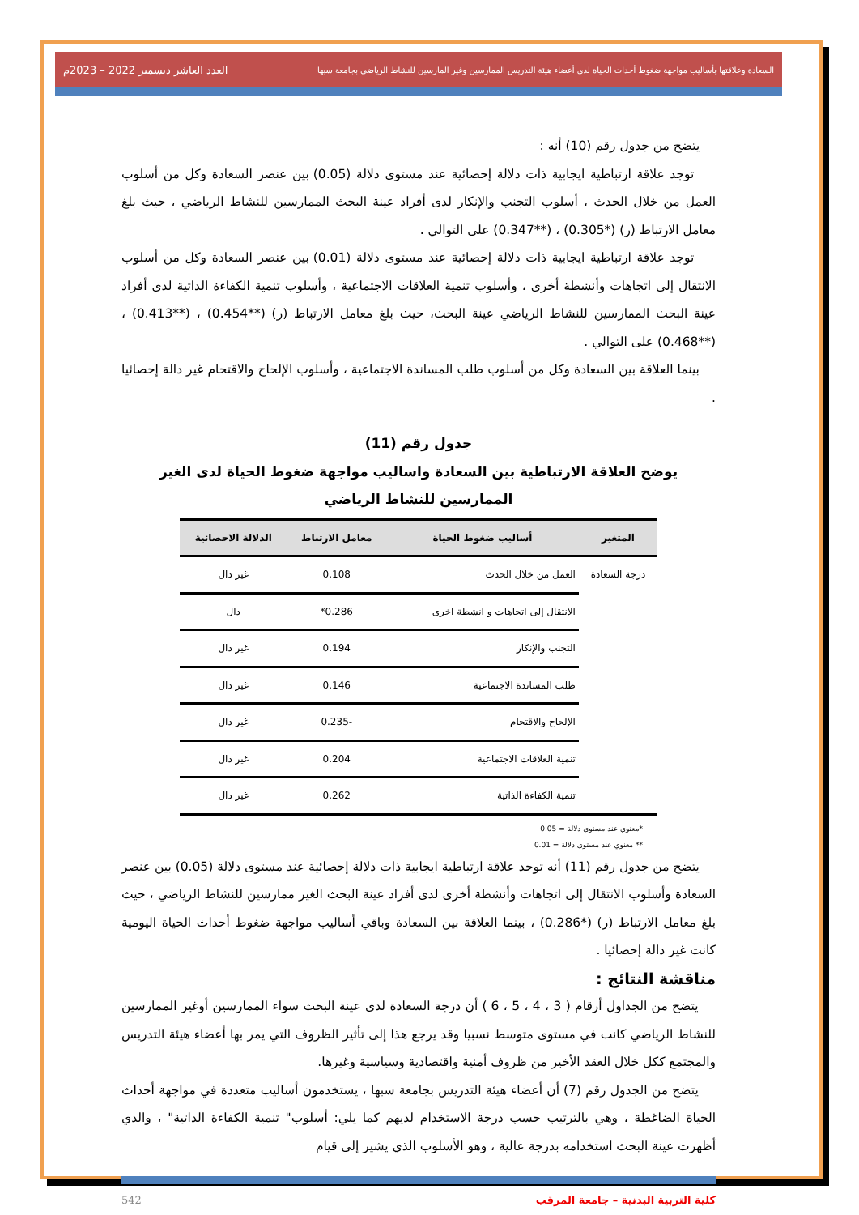السعادة وعلاقتها بأساليب مواجهة ضغوط أحداث الحياة لدى أعضاء هيئة التدريس الممارسين وغير المارسين للنشاط الرياضي بجامعة سبها العدد العاشر ديسمبر 2022 – 2023م
يتضح من جدول رقم (10) أنه :
توجد علاقة ارتباطية ايجابية ذات دلالة إحصائية عند مستوى دلالة (0.05) بين عنصر السعادة وكل من أسلوب العمل من خلال الحدث ، أسلوب التجنب والإنكار لدى أفراد عينة البحث الممارسين للنشاط الرياضي ، حيث بلغ معامل الارتباط (ر) (*0.305) ، (**0.347) على التوالي .
توجد علاقة ارتباطية ايجابية ذات دلالة إحصائية عند مستوى دلالة (0.01) بين عنصر السعادة وكل من أسلوب الانتقال إلى اتجاهات وأنشطة أخرى ، وأسلوب تنمية العلاقات الاجتماعية ، وأسلوب تنمية الكفاءة الذاتية لدى أفراد عينة البحث الممارسين للنشاط الرياضي عينة البحث، حيث بلغ معامل الارتباط (ر) (**0.454) ، (**0.413) ، (**0.468) على التوالي .
بينما العلاقة بين السعادة وكل من أسلوب طلب المساندة الاجتماعية ، وأسلوب الإلحاح والاقتحام غير دالة إحصائيا .
جدول رقم (11)
يوضح العلاقة الارتباطية بين السعادة واساليب مواجهة ضغوط الحياة لدى الغير الممارسين للنشاط الرياضي
| المتغير | أساليب ضغوط الحياة | معامل الارتباط | الدلالة الاحصائية |
| --- | --- | --- | --- |
| درجة السعادة | العمل من خلال الحدث | 0.108 | غير دال |
| | الانتقال إلى اتجاهات و انشطة اخرى | 0.286* | دال |
| | التجنب والإنكار | 0.194 | غير دال |
| | طلب المساندة الاجتماعية | 0.146 | غير دال |
| | الإلحاح والاقتحام | -0.235 | غير دال |
| | تنمية العلاقات الاجتماعية | 0.204 | غير دال |
| | تنمية الكفاءة الذاتية | 0.262 | غير دال |
*معنوي عند مستوى دلالة = 0.05
** معنوي عند مستوى دلالة = 0.01
يتضح من جدول رقم (11) أنه توجد علاقة ارتباطية ايجابية ذات دلالة إحصائية عند مستوى دلالة (0.05) بين عنصر السعادة وأسلوب الانتقال إلى اتجاهات وأنشطة أخرى لدى أفراد عينة البحث الغير ممارسين للنشاط الرياضي ، حيث بلغ معامل الارتباط (ر) (*0.286) ، بينما العلاقة بين السعادة وباقي أساليب مواجهة ضغوط أحداث الحياة اليومية كانت غير دالة إحصائيا .
مناقشة النتائج :
يتضح من الجداول أرقام ( 3 ، 4 ، 5 ، 6 ) أن درجة السعادة لدى عينة البحث سواء الممارسين أوغير الممارسين للنشاط الرياضي كانت في مستوى متوسط نسبيا وقد يرجع هذا إلى تأثير الظروف التي يمر بها أعضاء هيئة التدريس والمجتمع ككل خلال العقد الأخير من ظروف أمنية واقتصادية وسياسية وغيرها.
يتضح من الجدول رقم (7) أن أعضاء هيئة التدريس بجامعة سبها ، يستخدمون أساليب متعددة في مواجهة أحداث الحياة الضاغطة ، وهي بالترتيب حسب درجة الاستخدام لديهم كما يلي: أسلوب" تنمية الكفاءة الذاتية" ، والذي أظهرت عينة البحث استخدامه بدرجة عالية ، وهو الأسلوب الذي يشير إلى قيام
كلية التربية البدنية – جامعة المرقب 542